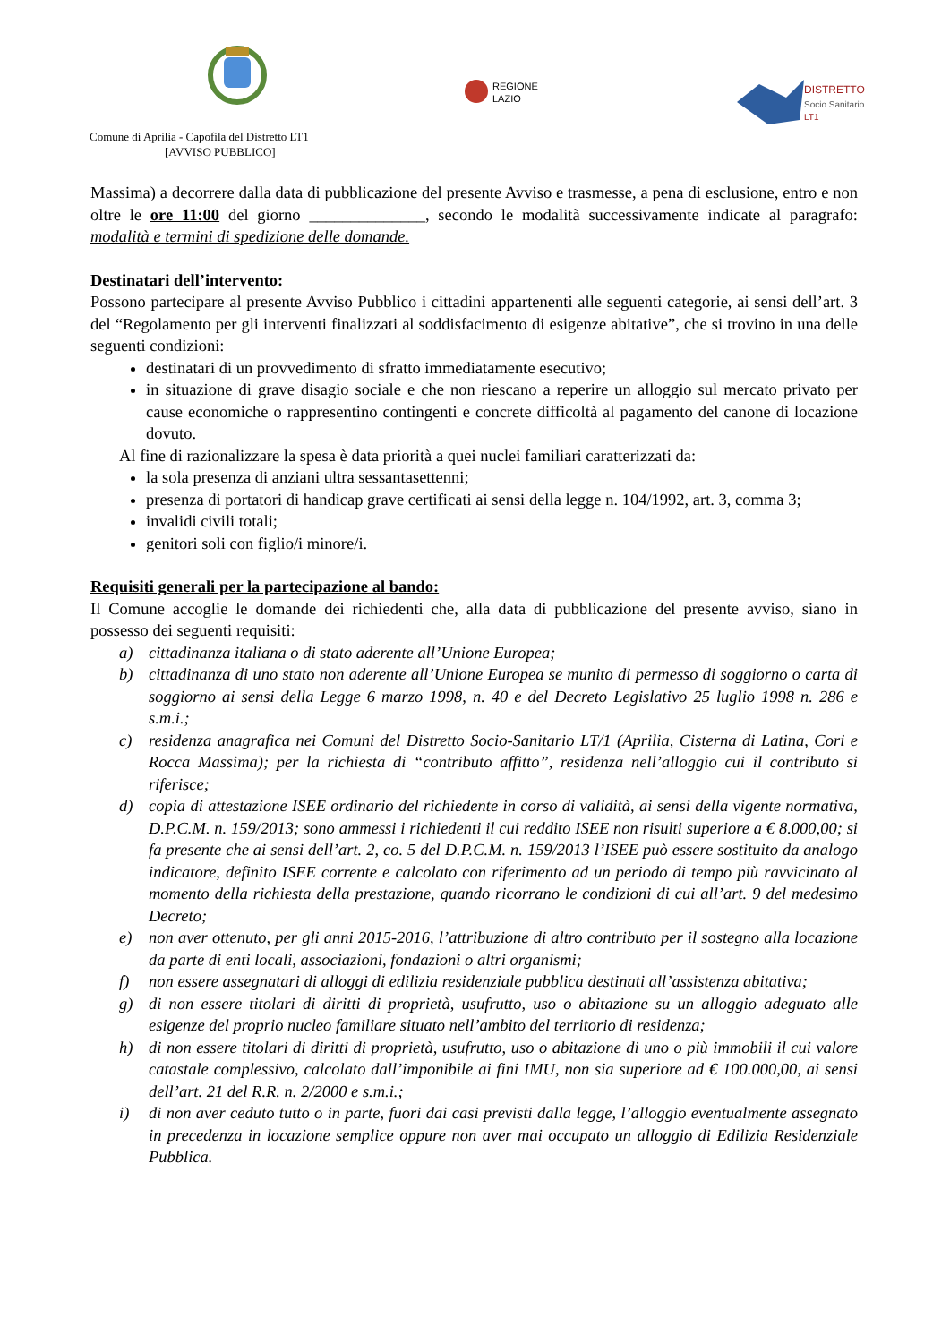REGIONE
LAZIO
DISTRETTO
Socio Sanitario
LT1
Comune di Aprilia - Capofila del Distretto LT1
[AVVISO PUBBLICO]
Massima) a decorrere dalla data di pubblicazione del presente Avviso e trasmesse, a pena di esclusione, entro e non oltre le ore 11:00 del giorno ______________, secondo le modalità successivamente indicate al paragrafo: modalità e termini di spedizione delle domande.
Destinatari dell’intervento:
Possono partecipare al presente Avviso Pubblico i cittadini appartenenti alle seguenti categorie, ai sensi dell’art. 3 del “Regolamento per gli interventi finalizzati al soddisfacimento di esigenze abitative”, che si trovino in una delle seguenti condizioni:
destinatari di un provvedimento di sfratto immediatamente esecutivo;
in situazione di grave disagio sociale e che non riescano a reperire un alloggio sul mercato privato per cause economiche o rappresentino contingenti e concrete difficoltà al pagamento del canone di locazione dovuto.
Al fine di razionalizzare la spesa è data priorità a quei nuclei familiari caratterizzati da:
la sola presenza di anziani ultra sessantasettenni;
presenza di portatori di handicap grave certificati ai sensi della legge n. 104/1992, art. 3, comma 3;
invalidi civili totali;
genitori soli con figlio/i minore/i.
Requisiti generali per la partecipazione al bando:
Il Comune accoglie le domande dei richiedenti che, alla data di pubblicazione del presente avviso, siano in possesso dei seguenti requisiti:
a) cittadinanza italiana o di stato aderente all’Unione Europea;
b) cittadinanza di uno stato non aderente all’Unione Europea se munito di permesso di soggiorno o carta di soggiorno ai sensi della Legge 6 marzo 1998, n. 40 e del Decreto Legislativo 25 luglio 1998 n. 286 e s.m.i.;
c) residenza anagrafica nei Comuni del Distretto Socio-Sanitario LT/1 (Aprilia, Cisterna di Latina, Cori e Rocca Massima); per la richiesta di “contributo affitto”, residenza nell’alloggio cui il contributo si riferisce;
d) copia di attestazione ISEE ordinario del richiedente in corso di validità, ai sensi della vigente normativa, D.P.C.M. n. 159/2013; sono ammessi i richiedenti il cui reddito ISEE non risulti superiore a € 8.000,00; si fa presente che ai sensi dell’art. 2, co. 5 del D.P.C.M. n. 159/2013 l’ISEE può essere sostituito da analogo indicatore, definito ISEE corrente e calcolato con riferimento ad un periodo di tempo più ravvicinato al momento della richiesta della prestazione, quando ricorrano le condizioni di cui all’art. 9 del medesimo Decreto;
e) non aver ottenuto, per gli anni 2015-2016, l’attribuzione di altro contributo per il sostegno alla locazione da parte di enti locali, associazioni, fondazioni o altri organismi;
f) non essere assegnatari di alloggi di edilizia residenziale pubblica destinati all’assistenza abitativa;
g) di non essere titolari di diritti di proprietà, usufrutto, uso o abitazione su un alloggio adeguato alle esigenze del proprio nucleo familiare situato nell’ambito del territorio di residenza;
h) di non essere titolari di diritti di proprietà, usufrutto, uso o abitazione di uno o più immobili il cui valore catastale complessivo, calcolato dall’imponibile ai fini IMU, non sia superiore ad € 100.000,00, ai sensi dell’art. 21 del R.R. n. 2/2000 e s.m.i.;
i) di non aver ceduto tutto o in parte, fuori dai casi previsti dalla legge, l’alloggio eventualmente assegnato in precedenza in locazione semplice oppure non aver mai occupato un alloggio di Edilizia Residenziale Pubblica.